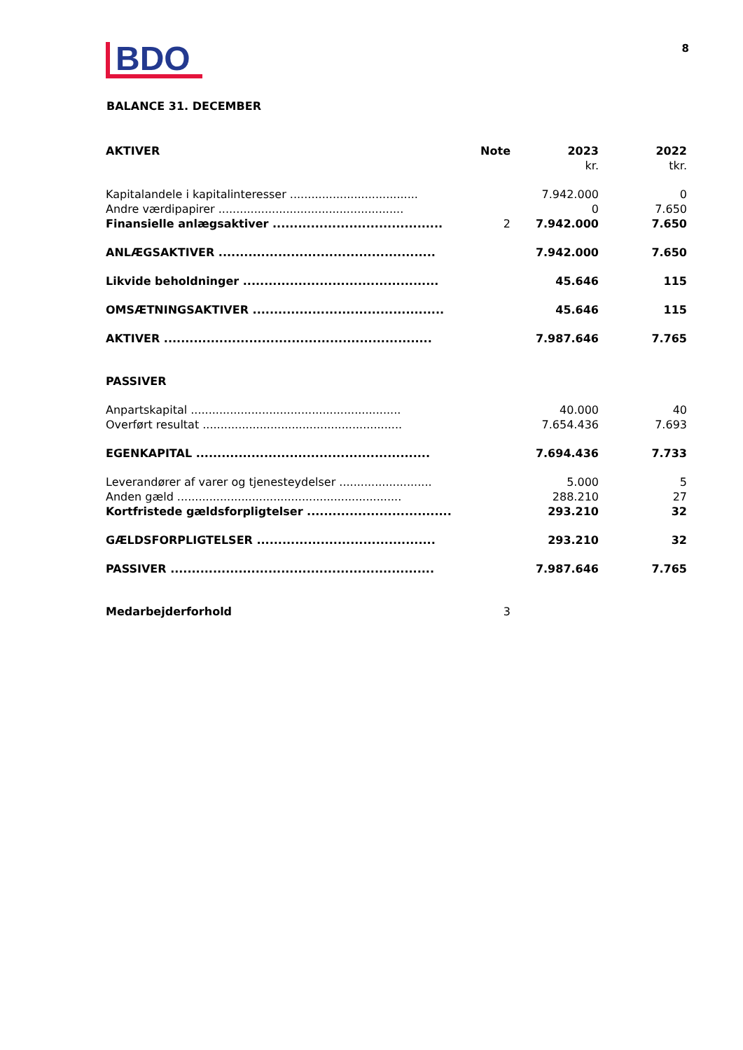BDO
8
BALANCE 31. DECEMBER
| AKTIVER | Note | 2023 | 2022 |
| --- | --- | --- | --- |
| | | kr. | tkr. |
| Kapitalandele i kapitalinteresser .................................... | | 7.942.000 | 0 |
| Andre værdipapirer .................................................... | | 0 | 7.650 |
| Finansielle anlægsaktiver ........................................ | 2 | 7.942.000 | 7.650 |
| ANLÆGSAKTIVER ................................................... | | 7.942.000 | 7.650 |
| Likvide beholdninger .............................................. | | 45.646 | 115 |
| OMSÆTNINGSAKTIVER ............................................. | | 45.646 | 115 |
| AKTIVER ............................................................... | | 7.987.646 | 7.765 |
| PASSIVER | | | |
| Anpartskapital ........................................................... | | 40.000 | 40 |
| Overført resultat ........................................................ | | 7.654.436 | 7.693 |
| EGENKAPITAL ....................................................... | | 7.694.436 | 7.733 |
| Leverandører af varer og tjenesteydelser .......................... | | 5.000 | 5 |
| Anden gæld ............................................................... | | 288.210 | 27 |
| Kortfristede gældsforpligtelser .................................. | | 293.210 | 32 |
| GÆLDSFORPLIGTELSER .......................................... | | 293.210 | 32 |
| PASSIVER .............................................................. | | 7.987.646 | 7.765 |
| Medarbejderforhold | 3 | | |